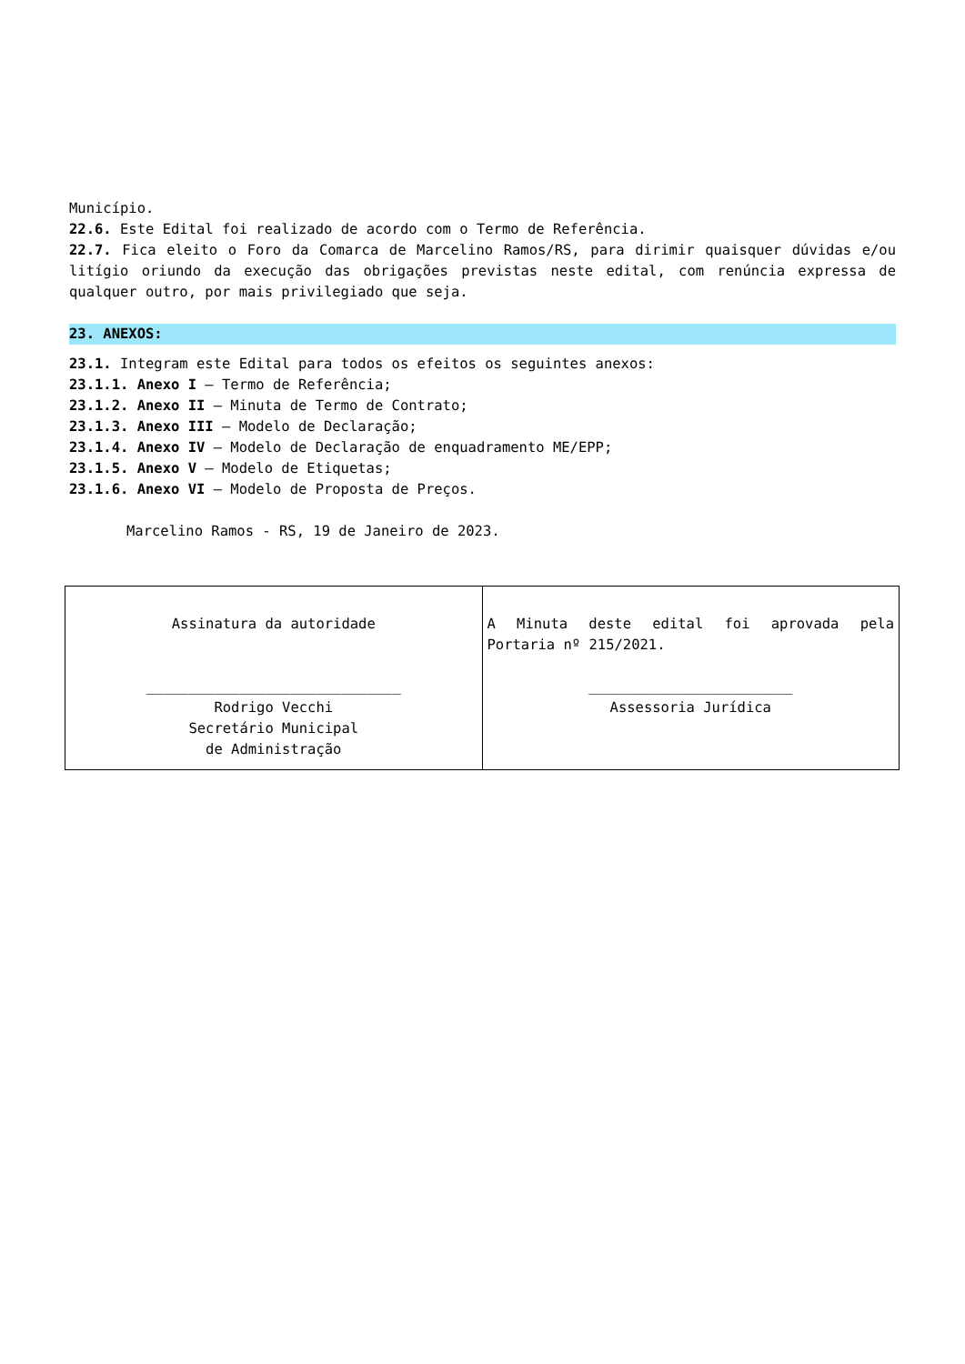Município.
22.6. Este Edital foi realizado de acordo com o Termo de Referência.
22.7. Fica eleito o Foro da Comarca de Marcelino Ramos/RS, para dirimir quaisquer dúvidas e/ou litígio oriundo da execução das obrigações previstas neste edital, com renúncia expressa de qualquer outro, por mais privilegiado que seja.
23. ANEXOS:
23.1. Integram este Edital para todos os efeitos os seguintes anexos:
23.1.1. Anexo I – Termo de Referência;
23.1.2. Anexo II – Minuta de Termo de Contrato;
23.1.3. Anexo III – Modelo de Declaração;
23.1.4. Anexo IV – Modelo de Declaração de enquadramento ME/EPP;
23.1.5. Anexo V – Modelo de Etiquetas;
23.1.6. Anexo VI – Modelo de Proposta de Preços.
Marcelino Ramos - RS, 19 de Janeiro de 2023.
| Assinatura da autoridade ______________________________ Rodrigo Vecchi Secretário Municipal de Administração | A Minuta deste edital foi aprovada pela Portaria nº 215/2021. ________________________ Assessoria Jurídica |